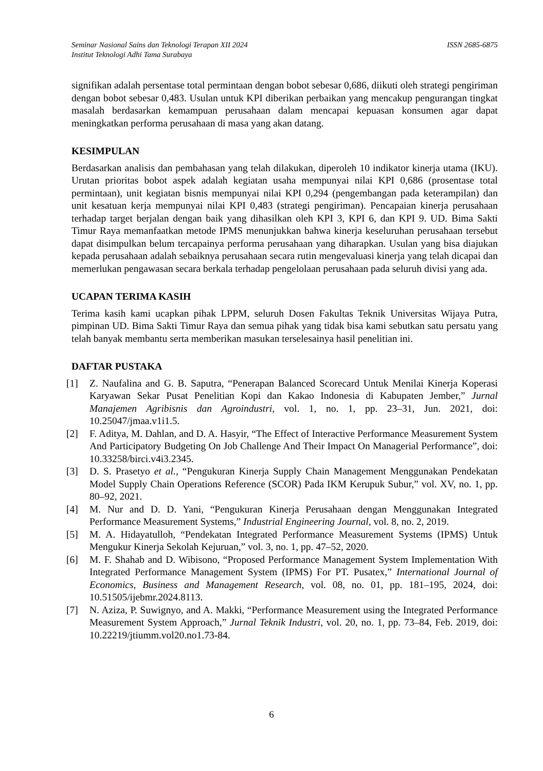Seminar Nasional Sains dan Teknologi Terapan XII 2024
Institut Teknologi Adhi Tama Surabaya
ISSN 2685-6875
signifikan adalah persentase total permintaan dengan bobot sebesar 0,686, diikuti oleh strategi pengiriman dengan bobot sebesar 0,483. Usulan untuk KPI diberikan perbaikan yang mencakup pengurangan tingkat masalah berdasarkan kemampuan perusahaan dalam mencapai kepuasan konsumen agar dapat meningkatkan performa perusahaan di masa yang akan datang.
KESIMPULAN
Berdasarkan analisis dan pembahasan yang telah dilakukan, diperoleh 10 indikator kinerja utama (IKU). Urutan prioritas bobot aspek adalah kegiatan usaha mempunyai nilai KPI 0,686 (prosentase total permintaan), unit kegiatan bisnis mempunyai nilai KPI 0,294 (pengembangan pada keterampilan) dan unit kesatuan kerja mempunyai nilai KPI 0,483 (strategi pengiriman). Pencapaian kinerja perusahaan terhadap target berjalan dengan baik yang dihasilkan oleh KPI 3, KPI 6, dan KPI 9. UD. Bima Sakti Timur Raya memanfaatkan metode IPMS menunjukkan bahwa kinerja keseluruhan perusahaan tersebut dapat disimpulkan belum tercapainya performa perusahaan yang diharapkan. Usulan yang bisa diajukan kepada perusahaan adalah sebaiknya perusahaan secara rutin mengevaluasi kinerja yang telah dicapai dan memerlukan pengawasan secara berkala terhadap pengelolaan perusahaan pada seluruh divisi yang ada.
UCAPAN TERIMA KASIH
Terima kasih kami ucapkan pihak LPPM, seluruh Dosen Fakultas Teknik Universitas Wijaya Putra, pimpinan UD. Bima Sakti Timur Raya dan semua pihak yang tidak bisa kami sebutkan satu persatu yang telah banyak membantu serta memberikan masukan terselesainya hasil penelitian ini.
DAFTAR PUSTAKA
[1] Z. Naufalina and G. B. Saputra, “Penerapan Balanced Scorecard Untuk Menilai Kinerja Koperasi Karyawan Sekar Pusat Penelitian Kopi dan Kakao Indonesia di Kabupaten Jember,” Jurnal Manajemen Agribisnis dan Agroindustri, vol. 1, no. 1, pp. 23–31, Jun. 2021, doi: 10.25047/jmaa.v1i1.5.
[2] F. Aditya, M. Dahlan, and D. A. Hasyir, “The Effect of Interactive Performance Measurement System And Participatory Budgeting On Job Challenge And Their Impact On Managerial Performance”, doi: 10.33258/birci.v4i3.2345.
[3] D. S. Prasetyo et al., “Pengukuran Kinerja Supply Chain Management Menggunakan Pendekatan Model Supply Chain Operations Reference (SCOR) Pada IKM Kerupuk Subur,” vol. XV, no. 1, pp. 80–92, 2021.
[4] M. Nur and D. D. Yani, “Pengukuran Kinerja Perusahaan dengan Menggunakan Integrated Performance Measurement Systems,” Industrial Engineering Journal, vol. 8, no. 2, 2019.
[5] M. A. Hidayatulloh, “Pendekatan Integrated Performance Measurement Systems (IPMS) Untuk Mengukur Kinerja Sekolah Kejuruan,” vol. 3, no. 1, pp. 47–52, 2020.
[6] M. F. Shahab and D. Wibisono, “Proposed Performance Management System Implementation With Integrated Performance Management System (IPMS) For PT. Pusatex,” International Journal of Economics, Business and Management Research, vol. 08, no. 01, pp. 181–195, 2024, doi: 10.51505/ijebmr.2024.8113.
[7] N. Aziza, P. Suwignyo, and A. Makki, “Performance Measurement using the Integrated Performance Measurement System Approach,” Jurnal Teknik Industri, vol. 20, no. 1, pp. 73–84, Feb. 2019, doi: 10.22219/jtiumm.vol20.no1.73-84.
6